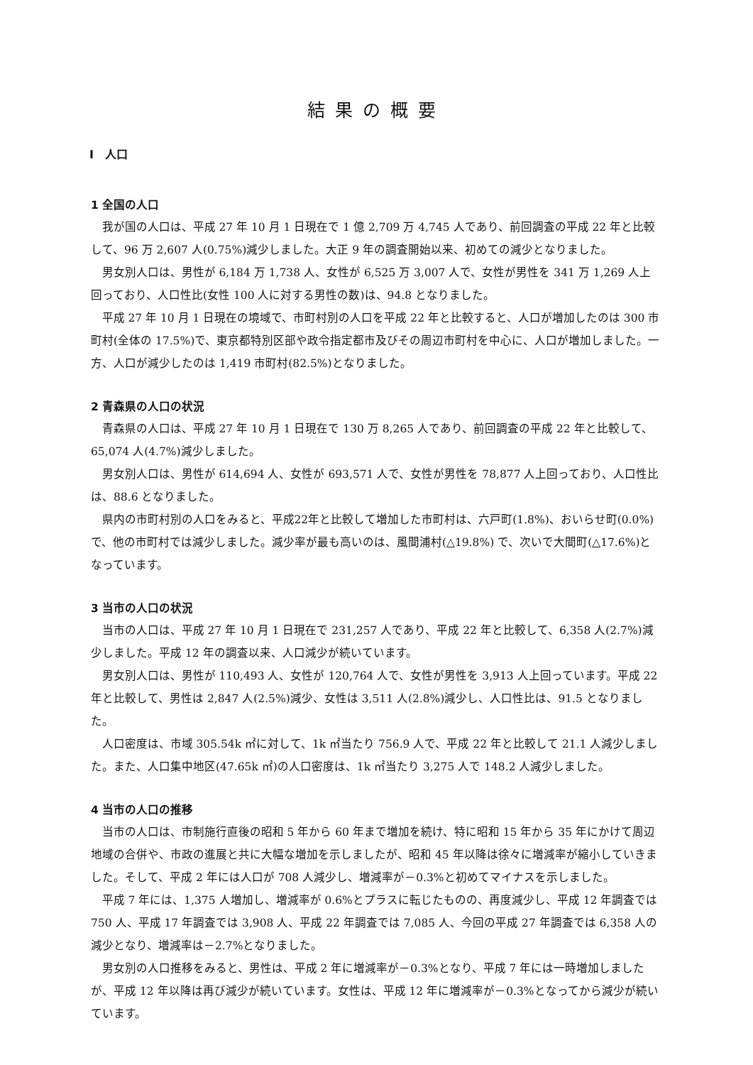結果の概要
Ⅰ　人口
1 全国の人口
我が国の人口は、平成 27 年 10 月 1 日現在で 1 億 2,709 万 4,745 人であり、前回調査の平成 22 年と比較して、96 万 2,607 人(0.75%)減少しました。大正 9 年の調査開始以来、初めての減少となりました。
男女別人口は、男性が 6,184 万 1,738 人、女性が 6,525 万 3,007 人で、女性が男性を 341 万 1,269 人上回っており、人口性比(女性 100 人に対する男性の数)は、94.8 となりました。
平成 27 年 10 月 1 日現在の境域で、市町村別の人口を平成 22 年と比較すると、人口が増加したのは 300 市町村(全体の 17.5%)で、東京都特別区部や政令指定都市及びその周辺市町村を中心に、人口が増加しました。一方、人口が減少したのは 1,419 市町村(82.5%)となりました。
2 青森県の人口の状況
青森県の人口は、平成 27 年 10 月 1 日現在で 130 万 8,265 人であり、前回調査の平成 22 年と比較して、65,074 人(4.7%)減少しました。
男女別人口は、男性が 614,694 人、女性が 693,571 人で、女性が男性を 78,877 人上回っており、人口性比は、88.6 となりました。
県内の市町村別の人口をみると、平成22年と比較して増加した市町村は、六戸町(1.8%)、おいらせ町(0.0%)で、他の市町村では減少しました。減少率が最も高いのは、風間浦村(△19.8%) で、次いで大間町(△17.6%)となっています。
3 当市の人口の状況
当市の人口は、平成 27 年 10 月 1 日現在で 231,257 人であり、平成 22 年と比較して、6,358 人(2.7%)減少しました。平成 12 年の調査以来、人口減少が続いています。
男女別人口は、男性が 110,493 人、女性が 120,764 人で、女性が男性を 3,913 人上回っています。平成 22 年と比較して、男性は 2,847 人(2.5%)減少、女性は 3,511 人(2.8%)減少し、人口性比は、91.5 となりました。
人口密度は、市域 305.54k ㎡に対して、1k ㎡当たり 756.9 人で、平成 22 年と比較して 21.1 人減少しました。また、人口集中地区(47.65k ㎡)の人口密度は、1k ㎡当たり 3,275 人で 148.2 人減少しました。
4 当市の人口の推移
当市の人口は、市制施行直後の昭和 5 年から 60 年まで増加を続け、特に昭和 15 年から 35 年にかけて周辺地域の合併や、市政の進展と共に大幅な増加を示しましたが、昭和 45 年以降は徐々に増減率が縮小していきました。そして、平成 2 年には人口が 708 人減少し、増減率が－0.3%と初めてマイナスを示しました。
平成 7 年には、1,375 人増加し、増減率が 0.6%とプラスに転じたものの、再度減少し、平成 12 年調査では 750 人、平成 17 年調査では 3,908 人、平成 22 年調査では 7,085 人、今回の平成 27 年調査では 6,358 人の減少となり、増減率は－2.7%となりました。
男女別の人口推移をみると、男性は、平成 2 年に増減率が－0.3%となり、平成 7 年には一時増加しましたが、平成 12 年以降は再び減少が続いています。女性は、平成 12 年に増減率が－0.3%となってから減少が続いています。